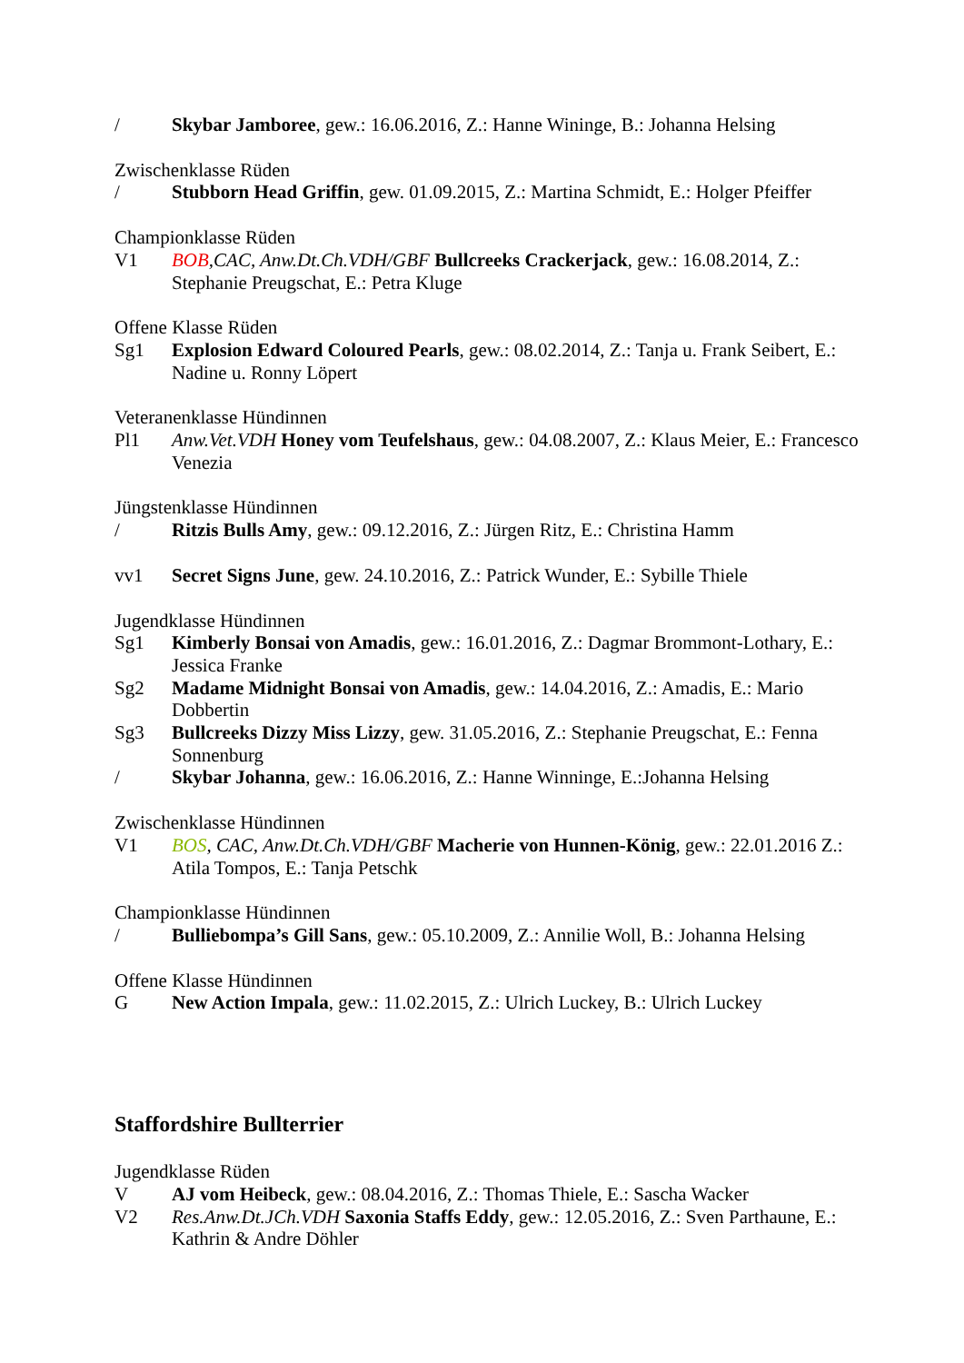/ Skybar Jamboree, gew.: 16.06.2016, Z.: Hanne Wininge, B.: Johanna Helsing
Zwischenklasse Rüden
/ Stubborn Head Griffin, gew. 01.09.2015, Z.: Martina Schmidt, E.: Holger Pfeiffer
Championklasse Rüden
V1 BOB,CAC, Anw.Dt.Ch.VDH/GBF Bullcreeks Crackerjack, gew.: 16.08.2014, Z.: Stephanie Preugschat, E.: Petra Kluge
Offene Klasse Rüden
Sg1 Explosion Edward Coloured Pearls, gew.: 08.02.2014, Z.: Tanja u. Frank Seibert, E.: Nadine u. Ronny Löpert
Veteranenklasse Hündinnen
Pl1 Anw.Vet.VDH Honey vom Teufelshaus, gew.: 04.08.2007, Z.: Klaus Meier, E.: Francesco Venezia
Jüngstenklasse Hündinnen
/ Ritzis Bulls Amy, gew.: 09.12.2016, Z.: Jürgen Ritz, E.: Christina Hamm
vv1 Secret Signs June, gew. 24.10.2016, Z.: Patrick Wunder, E.: Sybille Thiele
Jugendklasse Hündinnen
Sg1 Kimberly Bonsai von Amadis, gew.: 16.01.2016, Z.: Dagmar Brommont-Lothary, E.: Jessica Franke
Sg2 Madame Midnight Bonsai von Amadis, gew.: 14.04.2016, Z.: Amadis, E.: Mario Dobbertin
Sg3 Bullcreeks Dizzy Miss Lizzy, gew. 31.05.2016, Z.: Stephanie Preugschat, E.: Fenna Sonnenburg
/ Skybar Johanna, gew.: 16.06.2016, Z.: Hanne Winninge, E.:Johanna Helsing
Zwischenklasse Hündinnen
V1 BOS, CAC, Anw.Dt.Ch.VDH/GBF Macherie von Hunnen-König, gew.: 22.01.2016 Z.: Atila Tompos, E.: Tanja Petschk
Championklasse Hündinnen
/ Bulliebompa’s Gill Sans, gew.: 05.10.2009, Z.: Annilie Woll, B.: Johanna Helsing
Offene Klasse Hündinnen
G New Action Impala, gew.: 11.02.2015, Z.: Ulrich Luckey, B.: Ulrich Luckey
Staffordshire Bullterrier
Jugendklasse Rüden
V AJ vom Heibeck, gew.: 08.04.2016, Z.: Thomas Thiele, E.: Sascha Wacker
V2 Res.Anw.Dt.JCh.VDH Saxonia Staffs Eddy, gew.: 12.05.2016, Z.: Sven Parthaune, E.: Kathrin & Andre Döhler